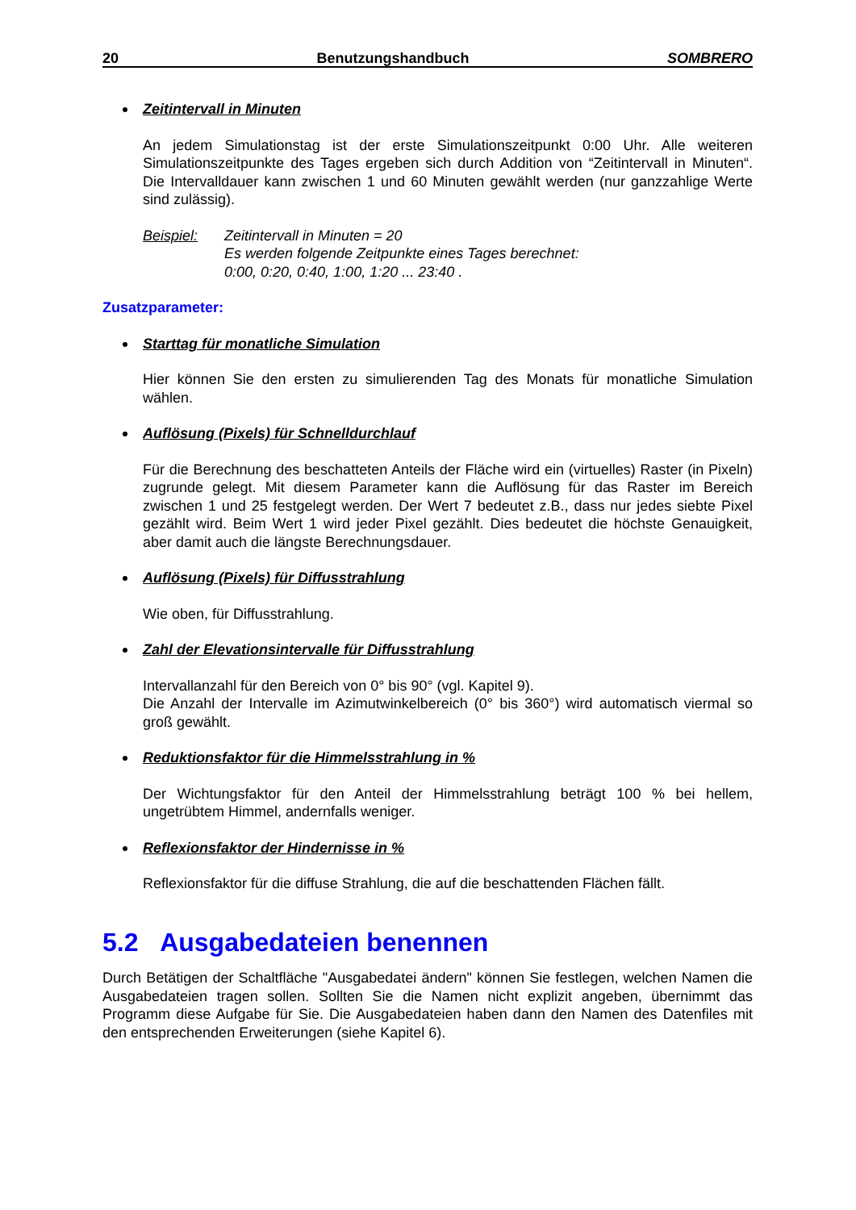20 Benutzungshandbuch SOMBRERO
Zeitintervall in Minuten
An jedem Simulationstag ist der erste Simulationszeitpunkt 0:00 Uhr. Alle weiteren Simulationszeitpunkte des Tages ergeben sich durch Addition von “Zeitintervall in Minuten“. Die Intervalldauer kann zwischen 1 und 60 Minuten gewählt werden (nur ganzzahlige Werte sind zulässig).
Beispiel: Zeitintervall in Minuten = 20
Es werden folgende Zeitpunkte eines Tages berechnet:
0:00, 0:20, 0:40, 1:00, 1:20 ... 23:40 .
Zusatzparameter:
Starttag für monatliche Simulation
Hier können Sie den ersten zu simulierenden Tag des Monats für monatliche Simulation wählen.
Auflösung (Pixels) für Schnelldurchlauf
Für die Berechnung des beschatteten Anteils der Fläche wird ein (virtuelles) Raster (in Pixeln) zugrunde gelegt. Mit diesem Parameter kann die Auflösung für das Raster im Bereich zwischen 1 und 25 festgelegt werden. Der Wert 7 bedeutet z.B., dass nur jedes siebte Pixel gezählt wird. Beim Wert 1 wird jeder Pixel gezählt. Dies bedeutet die höchste Genauigkeit, aber damit auch die längste Berechnungsdauer.
Auflösung (Pixels) für Diffusstrahlung
Wie oben, für Diffusstrahlung.
Zahl der Elevationsintervalle für Diffusstrahlung
Intervallanzahl für den Bereich von 0° bis 90° (vgl. Kapitel 9).
Die Anzahl der Intervalle im Azimutwinkelbereich (0° bis 360°) wird automatisch viermal so groß gewählt.
Reduktionsfaktor für die Himmelsstrahlung in %
Der Wichtungsfaktor für den Anteil der Himmelsstrahlung beträgt 100 % bei hellem, ungetrübtem Himmel, andernfalls weniger.
Reflexionsfaktor der Hindernisse in %
Reflexionsfaktor für die diffuse Strahlung, die auf die beschattenden Flächen fällt.
5.2 Ausgabedateien benennen
Durch Betätigen der Schaltfläche "Ausgabedatei ändern" können Sie festlegen, welchen Namen die Ausgabedateien tragen sollen. Sollten Sie die Namen nicht explizit angeben, übernimmt das Programm diese Aufgabe für Sie. Die Ausgabedateien haben dann den Namen des Datenfiles mit den entsprechenden Erweiterungen (siehe Kapitel 6).